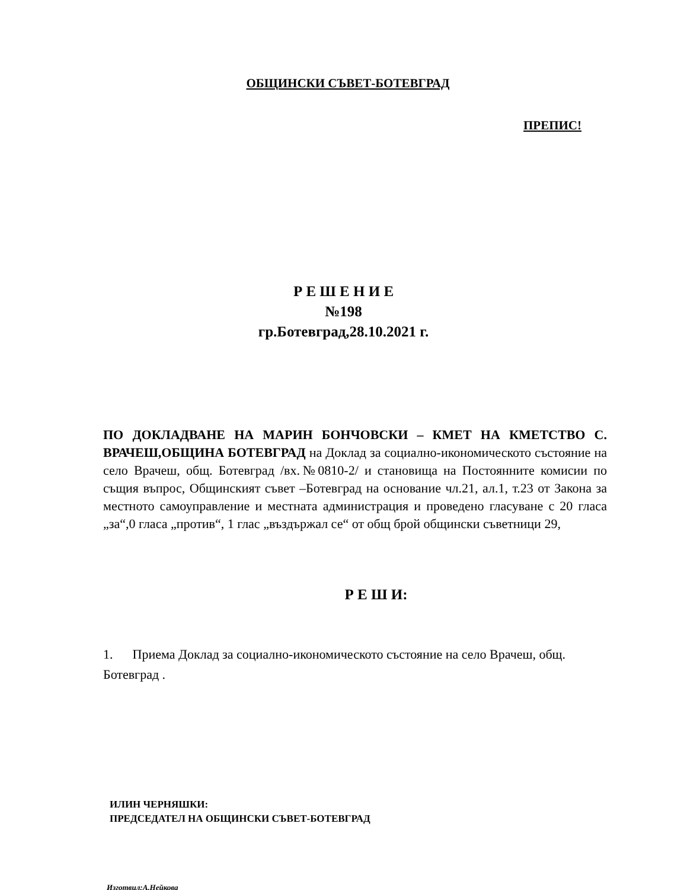ОБЩИНСКИ СЪВЕТ-БОТЕВГРАД
ПРЕПИС!
Р Е Ш Е Н И Е
№198
гр.Ботевград,28.10.2021 г.
ПО ДОКЛАДВАНЕ НА МАРИН БОНЧОВСКИ – КМЕТ НА КМЕТСТВО С. ВРАЧЕШ,ОБЩИНА БОТЕВГРАД на Доклад за социално-икономическото състояние на село Врачеш, общ. Ботевград /вх.№0810-2/ и становища на Постоянните комисии по същия въпрос, Общинският съвет –Ботевград на основание чл.21, ал.1, т.23 от Закона за местното самоуправление и местната администрация и проведено гласуване с 20 гласа „за“,0 гласа „против“, 1 глас „въздържал се“ от общ брой общински съветници 29,
Р Е Ш И:
1. Приема Доклад за социално-икономическото състояние на село Врачеш, общ. Ботевград .
ИЛИН ЧЕРНЯШКИ:
ПРЕДСЕДАТЕЛ НА ОБЩИНСКИ СЪВЕТ-БОТЕВГРАД
Изготвил:А.Нейкова